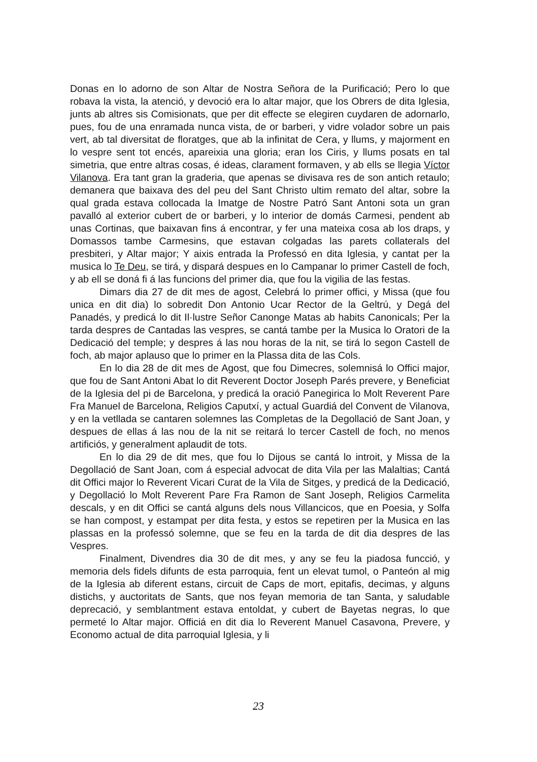Donas en lo adorno de son Altar de Nostra Señora de la Purificació; Pero lo que robava la vista, la atenció, y devoció era lo altar major, que los Obrers de dita Iglesia, junts ab altres sis Comisionats, que per dit effecte se elegiren cuydaren de adornarlo, pues, fou de una enramada nunca vista, de or barberi, y vidre volador sobre un pais vert, ab tal diversitat de floratges, que ab la infinitat de Cera, y llums, y majorment en lo vespre sent tot encés, apareixia una gloria; eran los Ciris, y llums posats en tal simetria, que entre altras cosas, é ideas, clarament formaven, y ab ells se llegia Víctor Vilanova. Era tant gran la graderia, que apenas se divisava res de son antich retaulo; demanera que baixava des del peu del Sant Christo ultim remato del altar, sobre la qual grada estava collocada la Imatge de Nostre Patró Sant Antoni sota un gran pavalló al exterior cubert de or barberi, y lo interior de domás Carmesi, pendent ab unas Cortinas, que baixavan fins á encontrar, y fer una mateixa cosa ab los draps, y Domassos tambe Carmesins, que estavan colgadas las parets collaterals del presbiteri, y Altar major; Y aixis entrada la Professó en dita Iglesia, y cantat per la musica lo Te Deu, se tirá, y dispará despues en lo Campanar lo primer Castell de foch, y ab ell se doná fi á las funcions del primer dia, que fou la vigilia de las festas.
Dimars dia 27 de dit mes de agost, Celebrá lo primer offici, y Missa (que fou unica en dit dia) lo sobredit Don Antonio Ucar Rector de la Geltrú, y Degá del Panadés, y predicá lo dit Il·lustre Señor Canonge Matas ab habits Canonicals; Per la tarda despres de Cantadas las vespres, se cantá tambe per la Musica lo Oratori de la Dedicació del temple; y despres á las nou horas de la nit, se tirá lo segon Castell de foch, ab major aplauso que lo primer en la Plassa dita de las Cols.
En lo dia 28 de dit mes de Agost, que fou Dimecres, solemnisá lo Offici major, que fou de Sant Antoni Abat lo dit Reverent Doctor Joseph Parés prevere, y Beneficiat de la Iglesia del pi de Barcelona, y predicá la oració Panegirica lo Molt Reverent Pare Fra Manuel de Barcelona, Religios Caputxí, y actual Guardiá del Convent de Vilanova, y en la vetllada se cantaren solemnes las Completas de la Degollació de Sant Joan, y despues de ellas á las nou de la nit se reitará lo tercer Castell de foch, no menos artificiós, y generalment aplaudit de tots.
En lo dia 29 de dit mes, que fou lo Dijous se cantá lo introit, y Missa de la Degollació de Sant Joan, com á especial advocat de dita Vila per las Malaltias; Cantá dit Offici major lo Reverent Vicari Curat de la Vila de Sitges, y predicá de la Dedicació, y Degollació lo Molt Reverent Pare Fra Ramon de Sant Joseph, Religios Carmelita descals, y en dit Offici se cantá alguns dels nous Villancicos, que en Poesia, y Solfa se han compost, y estampat per dita festa, y estos se repetiren per la Musica en las plassas en la professó solemne, que se feu en la tarda de dit dia despres de las Vespres.
Finalment, Divendres dia 30 de dit mes, y any se feu la piadosa funcció, y memoria dels fidels difunts de esta parroquia, fent un elevat tumol, o Panteón al mig de la Iglesia ab diferent estans, circuit de Caps de mort, epitafis, decimas, y alguns distichs, y auctoritats de Sants, que nos feyan memoria de tan Santa, y saludable deprecació, y semblantment estava entoldat, y cubert de Bayetas negras, lo que permeté lo Altar major. Officiá en dit dia lo Reverent Manuel Casavona, Prevere, y Economo actual de dita parroquial Iglesia, y li
23